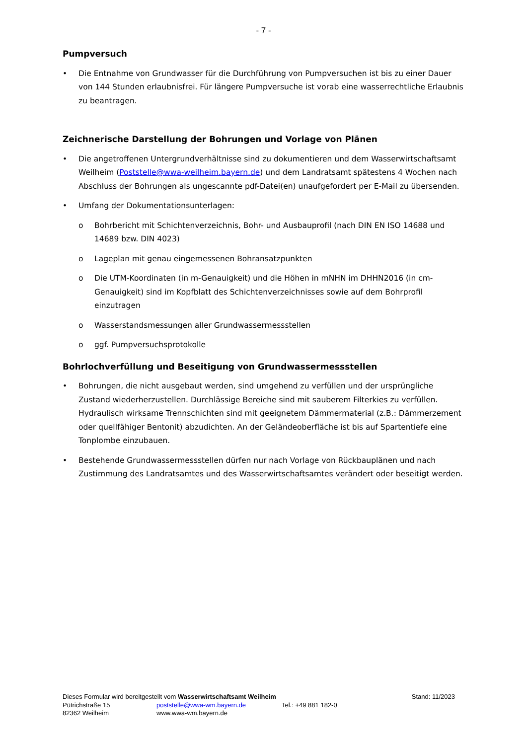- 7 -
Pumpversuch
• Die Entnahme von Grundwasser für die Durchführung von Pumpversuchen ist bis zu einer Dauer von 144 Stunden erlaubnisfrei. Für längere Pumpversuche ist vorab eine wasserrechtliche Erlaubnis zu beantragen.
Zeichnerische Darstellung der Bohrungen und Vorlage von Plänen
• Die angetroffenen Untergrundverhältnisse sind zu dokumentieren und dem Wasserwirtschaftsamt Weilheim (Poststelle@wwa-weilheim.bayern.de) und dem Landratsamt spätestens 4 Wochen nach Abschluss der Bohrungen als ungescannte pdf-Datei(en) unaufgefordert per E-Mail zu übersenden.
• Umfang der Dokumentationsunterlagen:
o Bohrbericht mit Schichtenverzeichnis, Bohr- und Ausbauprofil (nach DIN EN ISO 14688 und 14689 bzw. DIN 4023)
o Lageplan mit genau eingemessenen Bohransatzpunkten
o Die UTM-Koordinaten (in m-Genauigkeit) und die Höhen in mNHN im DHHN2016 (in cm-Genauigkeit) sind im Kopfblatt des Schichtenverzeichnisses sowie auf dem Bohrprofil einzutragen
o Wasserstandsmessungen aller Grundwassermessstellen
o ggf. Pumpversuchsprotokolle
Bohrlochverfüllung und Beseitigung von Grundwassermessstellen
• Bohrungen, die nicht ausgebaut werden, sind umgehend zu verfüllen und der ursprüngliche Zustand wiederherzustellen. Durchlässige Bereiche sind mit sauberem Filterkies zu verfüllen. Hydraulisch wirksame Trennschichten sind mit geeignetem Dämmermaterial (z.B.: Dämmerzement oder quellfähiger Bentonit) abzudichten. An der Geländeoberfläche ist bis auf Spartentiefe eine Tonplombe einzubauen.
• Bestehende Grundwassermessstellen dürfen nur nach Vorlage von Rückbauplänen und nach Zustimmung des Landratsamtes und des Wasserwirtschaftsamtes verändert oder beseitigt werden.
Dieses Formular wird bereitgestellt vom Wasserwirtschaftsamt Weilheim Stand: 11/2023
Pütrichstraße 15 poststelle@wwa-wm.bayern.de Tel.: +49 881 182-0
82362 Weilheim www.wwa-wm.bayern.de